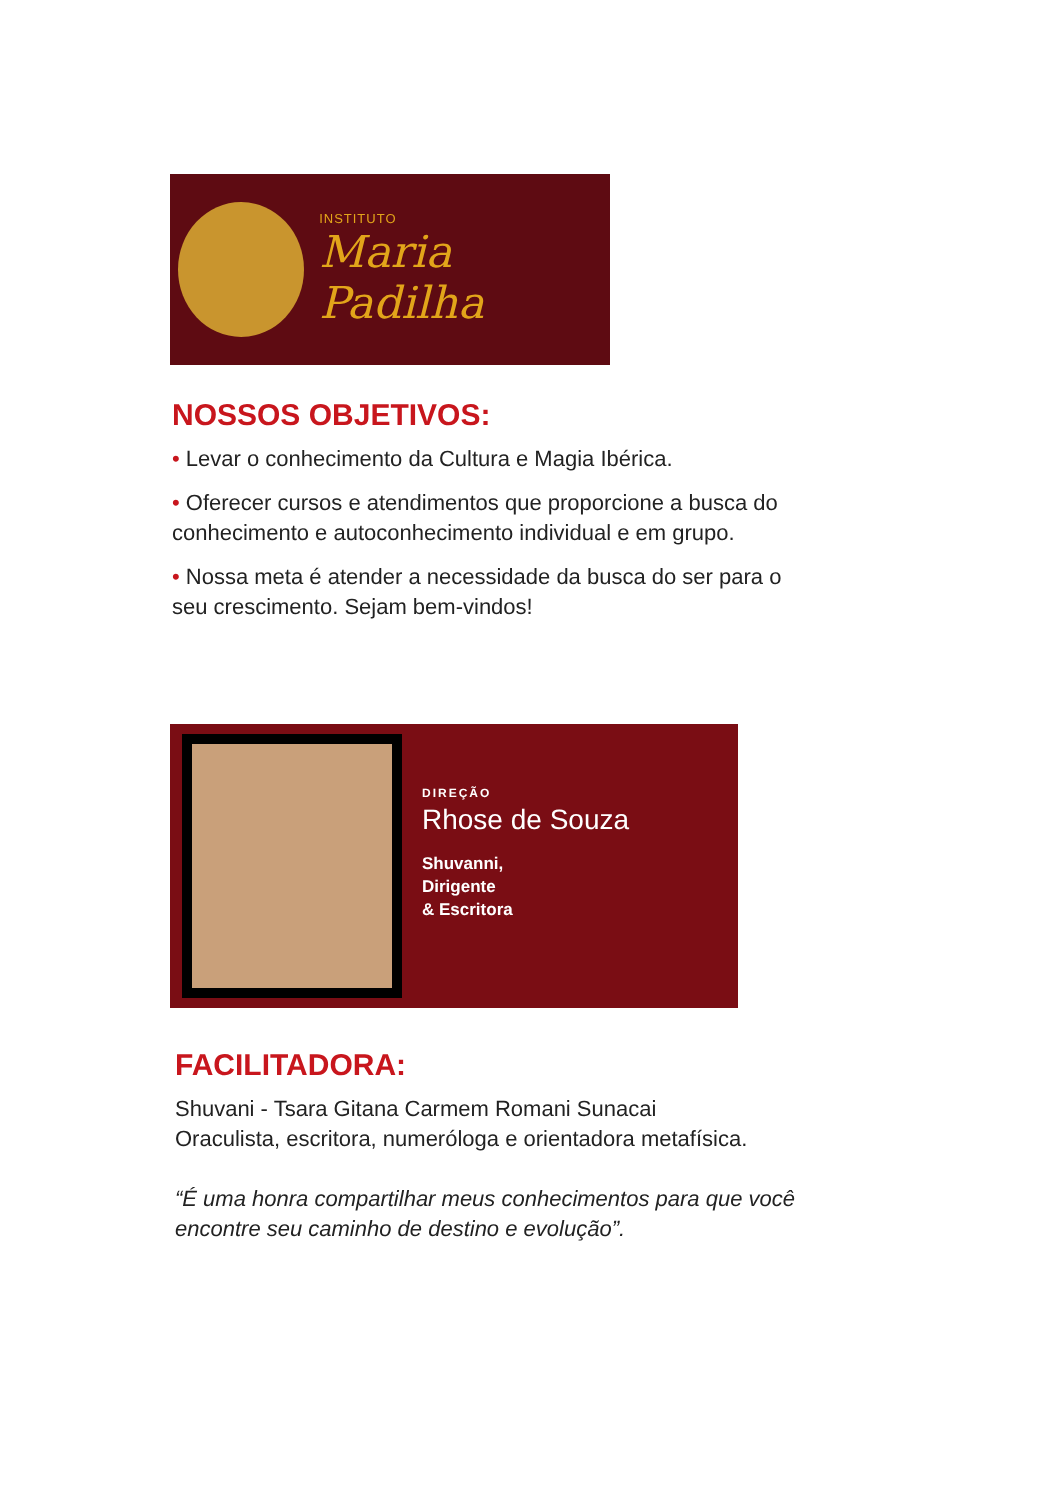INSTITUTO
Maria Padilha
NOSSOS OBJETIVOS:
• Levar o conhecimento da Cultura e Magia Ibérica.
• Oferecer cursos e atendimentos que proporcione a busca do conhecimento e autoconhecimento individual e em grupo.
• Nossa meta é atender a necessidade da busca do ser para o seu crescimento. Sejam bem-vindos!
DIREÇÃO
Rhose de Souza
Shuvanni,
Dirigente
& Escritora
FACILITADORA:
Shuvani - Tsara Gitana Carmem Romani Sunacai
Oraculista, escritora, numeróloga e orientadora metafísica.
“É uma honra compartilhar meus conhecimentos para que você encontre seu caminho de destino e evolução”.